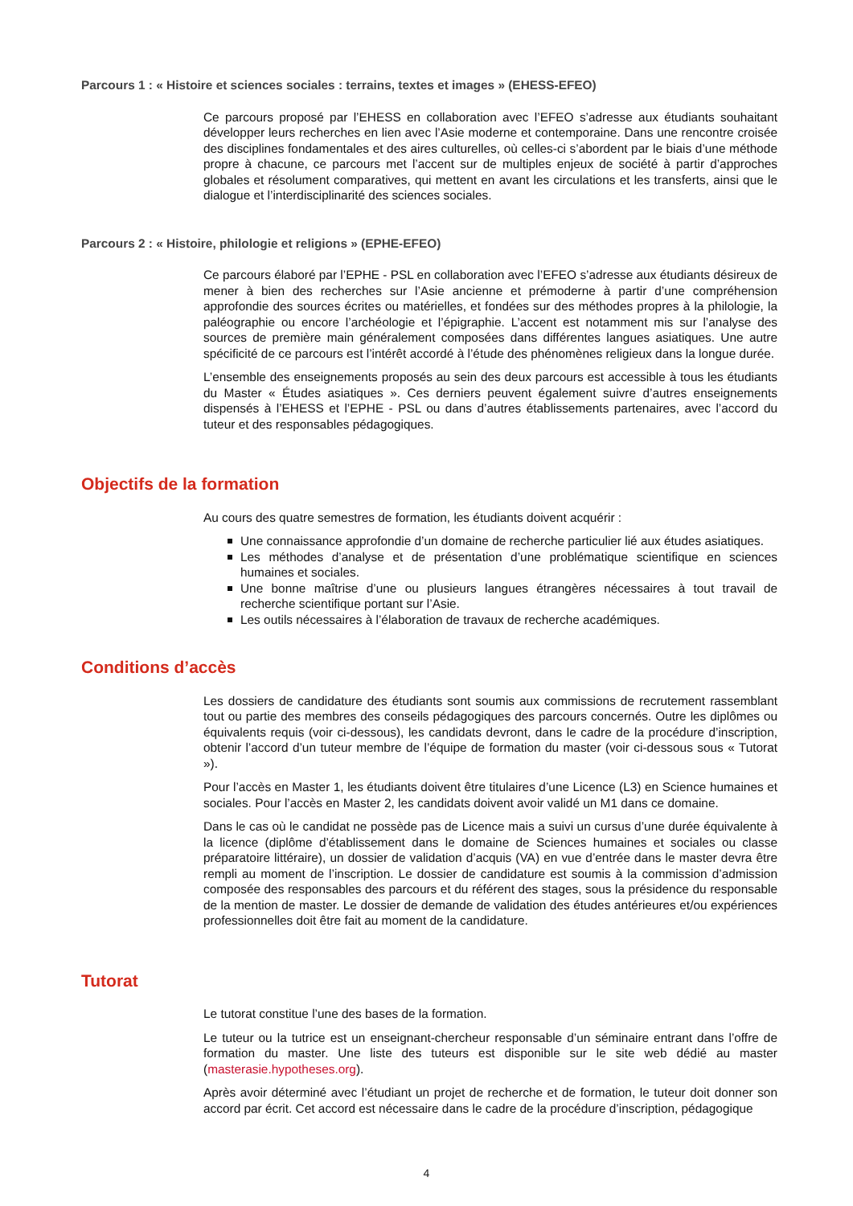Parcours 1 : « Histoire et sciences sociales : terrains, textes et images » (EHESS-EFEO)
Ce parcours proposé par l’EHESS en collaboration avec l’EFEO s’adresse aux étudiants souhaitant développer leurs recherches en lien avec l’Asie moderne et contemporaine. Dans une rencontre croisée des disciplines fondamentales et des aires culturelles, où celles-ci s’abordent par le biais d’une méthode propre à chacune, ce parcours met l’accent sur de multiples enjeux de société à partir d’approches globales et résolument comparatives, qui mettent en avant les circulations et les transferts, ainsi que le dialogue et l’interdisciplinarité des sciences sociales.
Parcours 2 : « Histoire, philologie et religions » (EPHE-EFEO)
Ce parcours élaboré par l’EPHE - PSL en collaboration avec l’EFEO s’adresse aux étudiants désireux de mener à bien des recherches sur l’Asie ancienne et prémoderne à partir d’une compréhension approfondie des sources écrites ou matérielles, et fondées sur des méthodes propres à la philologie, la paléographie ou encore l’archéologie et l’épigraphie. L’accent est notamment mis sur l’analyse des sources de première main généralement composées dans différentes langues asiatiques. Une autre spécificité de ce parcours est l’intérêt accordé à l’étude des phénomènes religieux dans la longue durée.
L’ensemble des enseignements proposés au sein des deux parcours est accessible à tous les étudiants du Master « Études asiatiques ». Ces derniers peuvent également suivre d’autres enseignements dispensés à l’EHESS et l’EPHE - PSL ou dans d’autres établissements partenaires, avec l’accord du tuteur et des responsables pédagogiques.
Objectifs de la formation
Au cours des quatre semestres de formation, les étudiants doivent acquérir :
Une connaissance approfondie d’un domaine de recherche particulier lié aux études asiatiques.
Les méthodes d’analyse et de présentation d’une problématique scientifique en sciences humaines et sociales.
Une bonne maîtrise d’une ou plusieurs langues étrangères nécessaires à tout travail de recherche scientifique portant sur l’Asie.
Les outils nécessaires à l’élaboration de travaux de recherche académiques.
Conditions d’accès
Les dossiers de candidature des étudiants sont soumis aux commissions de recrutement rassemblant tout ou partie des membres des conseils pédagogiques des parcours concernés. Outre les diplômes ou équivalents requis (voir ci-dessous), les candidats devront, dans le cadre de la procédure d’inscription, obtenir l’accord d’un tuteur membre de l’équipe de formation du master (voir ci-dessous sous « Tutorat »).
Pour l’accès en Master 1, les étudiants doivent être titulaires d’une Licence (L3) en Science humaines et sociales. Pour l’accès en Master 2, les candidats doivent avoir validé un M1 dans ce domaine.
Dans le cas où le candidat ne possède pas de Licence mais a suivi un cursus d’une durée équivalente à la licence (diplôme d’établissement dans le domaine de Sciences humaines et sociales ou classe préparatoire littéraire), un dossier de validation d’acquis (VA) en vue d’entrée dans le master devra être rempli au moment de l’inscription. Le dossier de candidature est soumis à la commission d’admission composée des responsables des parcours et du référent des stages, sous la présidence du responsable de la mention de master. Le dossier de demande de validation des études antérieures et/ou expériences professionnelles doit être fait au moment de la candidature.
Tutorat
Le tutorat constitue l’une des bases de la formation.
Le tuteur ou la tutrice est un enseignant-chercheur responsable d’un séminaire entrant dans l’offre de formation du master. Une liste des tuteurs est disponible sur le site web dédié au master (masterasie.hypotheses.org).
Après avoir déterminé avec l’étudiant un projet de recherche et de formation, le tuteur doit donner son accord par écrit. Cet accord est nécessaire dans le cadre de la procédure d’inscription, pédagogique
4